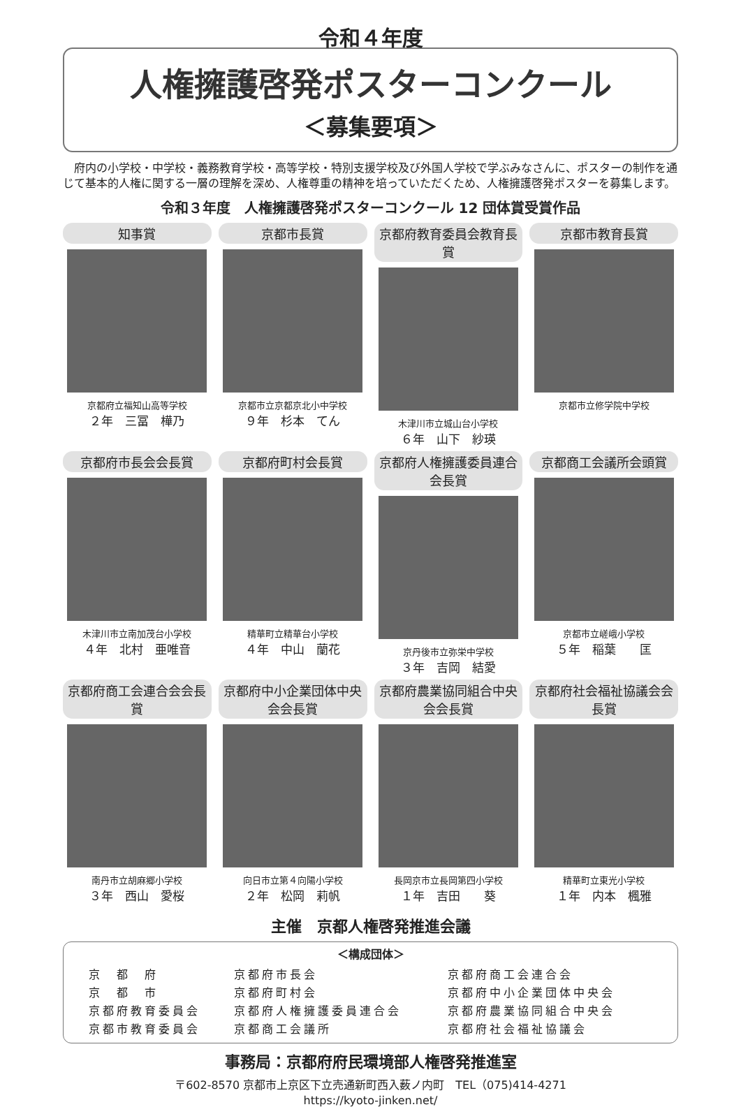令和４年度
人権擁護啓発ポスターコンクール
＜募集要項＞
府内の小学校・中学校・義務教育学校・高等学校・特別支援学校及び外国人学校で学ぶみなさんに、ポスターの制作を通じて基本的人権に関する一層の理解を深め、人権尊重の精神を培っていただくため、人権擁護啓発ポスターを募集します。
令和３年度　人権擁護啓発ポスターコンクール 12 団体賞受賞作品
知事賞
京都府立福知山高等学校
２年　三冨　樺乃
京都市長賞
京都市立京都京北小中学校
９年　杉本　てん
京都府教育委員会教育長賞
木津川市立城山台小学校
６年　山下　紗瑛
京都市教育長賞
京都市立修学院中学校
京都府市長会会長賞
木津川市立南加茂台小学校
４年　北村　亜唯音
京都府町村会長賞
精華町立精華台小学校
４年　中山　蘭花
京都府人権擁護委員連合会長賞
京丹後市立弥栄中学校
３年　吉岡　結愛
京都商工会議所会頭賞
京都市立嵯峨小学校
５年　稲葉　　匡
京都府商工会連合会会長賞
南丹市立胡麻郷小学校
３年　西山　愛桜
京都府中小企業団体中央会会長賞
向日市立第４向陽小学校
２年　松岡　莉帆
京都府農業協同組合中央会会長賞
長岡京市立長岡第四小学校
１年　吉田　　葵
京都府社会福祉協議会会長賞
精華町立東光小学校
１年　内本　楓雅
主催　京都人権啓発推進会議
＜構成団体＞
| 京 都 府 | 京都府市長会 | 京都府商工会連合会 |
| 京 都 市 | 京都府町村会 | 京都府中小企業団体中央会 |
| 京都府教育委員会 | 京都府人権擁護委員連合会 | 京都府農業協同組合中央会 |
| 京都市教育委員会 | 京都商工会議所 | 京都府社会福祉協議会 |
事務局：京都府府民環境部人権啓発推進室
〒602-8570 京都市上京区下立売通新町西入薮ノ内町　TEL（075)414-4271
https://kyoto-jinken.net/